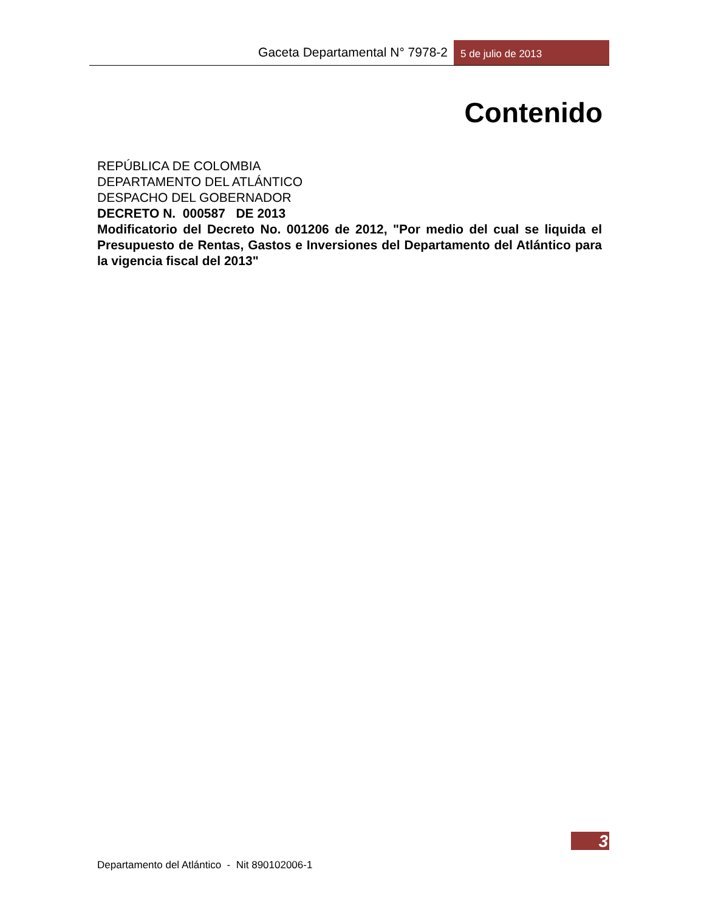Gaceta Departamental N° 7978-2 5 de julio de 2013
Contenido
REPÚBLICA DE COLOMBIA
DEPARTAMENTO DEL ATLÁNTICO
DESPACHO DEL GOBERNADOR
DECRETO N. 000587 DE 2013
Modificatorio del Decreto No. 001206 de 2012, "Por medio del cual se liquida el Presupuesto de Rentas, Gastos e Inversiones del Departamento del Atlántico para la vigencia fiscal del 2013"
3
Departamento del Atlántico - Nit 890102006-1